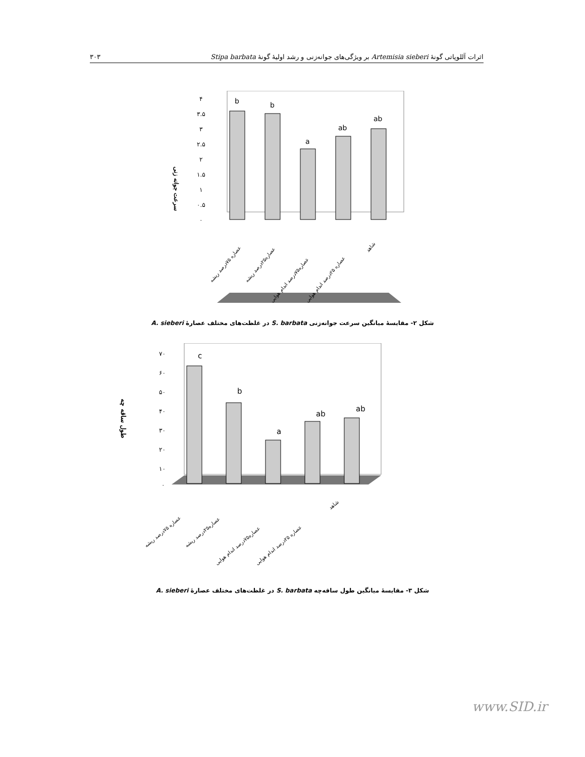۳۰۳ اثرات آللوپاتی گونهٔ Artemisia sieberi بر ویژگی‌های جوانه‌زنی و رشد اولیهٔ گونهٔ Stipa barbata
سرعت جوانه زنی
۴
۳.۵
۳
۲.۵
۲
۱.۵
۱
۰.۵
۰
b
b
a
ab
ab
عصاره ۷۵درصد ریشه
عصاره۲۵درصد ریشه
عصاره۷۵درصد اندام هوایی
عصاره ۲۵درصد اندام هوایی
شاهد
شکل ۲- مقایسهٔ میانگین سرعت جوانه‌زنی S. barbata در غلظت‌های مختلف عصارهٔ A. sieberi
طول ساقه چه
۷۰
۶۰
۵۰
۴۰
۳۰
۲۰
۱۰
۰
c
b
a
ab
ab
عصاره ۷۵درصد ریشه
عصاره۲۵درصد ریشه
عصاره۷۵درصد اندام هوایی
عصاره ۲۵درصد اندام هوایی
شاهد
شکل ۳- مقایسهٔ میانگین طول ساقه‌چه S. barbata در غلظت‌های مختلف عصارهٔ A. sieberi
www.SID.ir